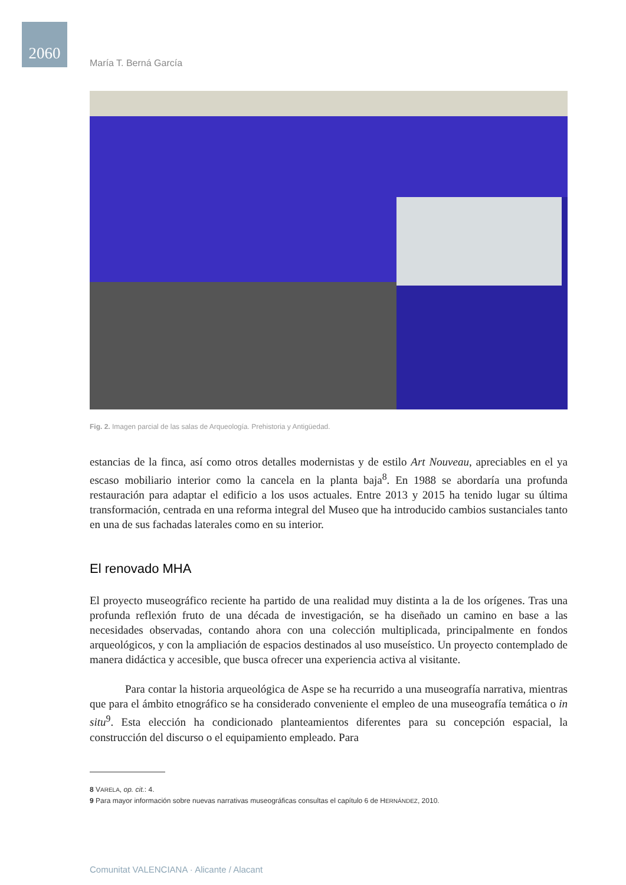2060
María T. Berná García
Fig. 2. Imagen parcial de las salas de Arqueología. Prehistoria y Antigüedad.
estancias de la finca, así como otros detalles modernistas y de estilo Art Nouveau, apreciables en el ya escaso mobiliario interior como la cancela en la planta baja<sup>8</sup>. En 1988 se abordaría una profunda restauración para adaptar el edificio a los usos actuales. Entre 2013 y 2015 ha tenido lugar su última transformación, centrada en una reforma integral del Museo que ha introducido cambios sustanciales tanto en una de sus fachadas laterales como en su interior.
El renovado MHA
El proyecto museográfico reciente ha partido de una realidad muy distinta a la de los orígenes. Tras una profunda reflexión fruto de una década de investigación, se ha diseñado un camino en base a las necesidades observadas, contando ahora con una colección multiplicada, principalmente en fondos arqueológicos, y con la ampliación de espacios destinados al uso museístico. Un proyecto contemplado de manera didáctica y accesible, que busca ofrecer una experiencia activa al visitante.
Para contar la historia arqueológica de Aspe se ha recurrido a una museografía narrativa, mientras que para el ámbito etnográfico se ha considerado conveniente el empleo de una museografía temática o in situ<sup>9</sup>. Esta elección ha condicionado planteamientos diferentes para su concepción espacial, la construcción del discurso o el equipamiento empleado. Para
8 VARELA, op. cit.: 4.
9 Para mayor información sobre nuevas narrativas museográficas consultas el capítulo 6 de HERNÁNDEZ, 2010.
Comunitat VALENCIANA · Alicante / Alacant